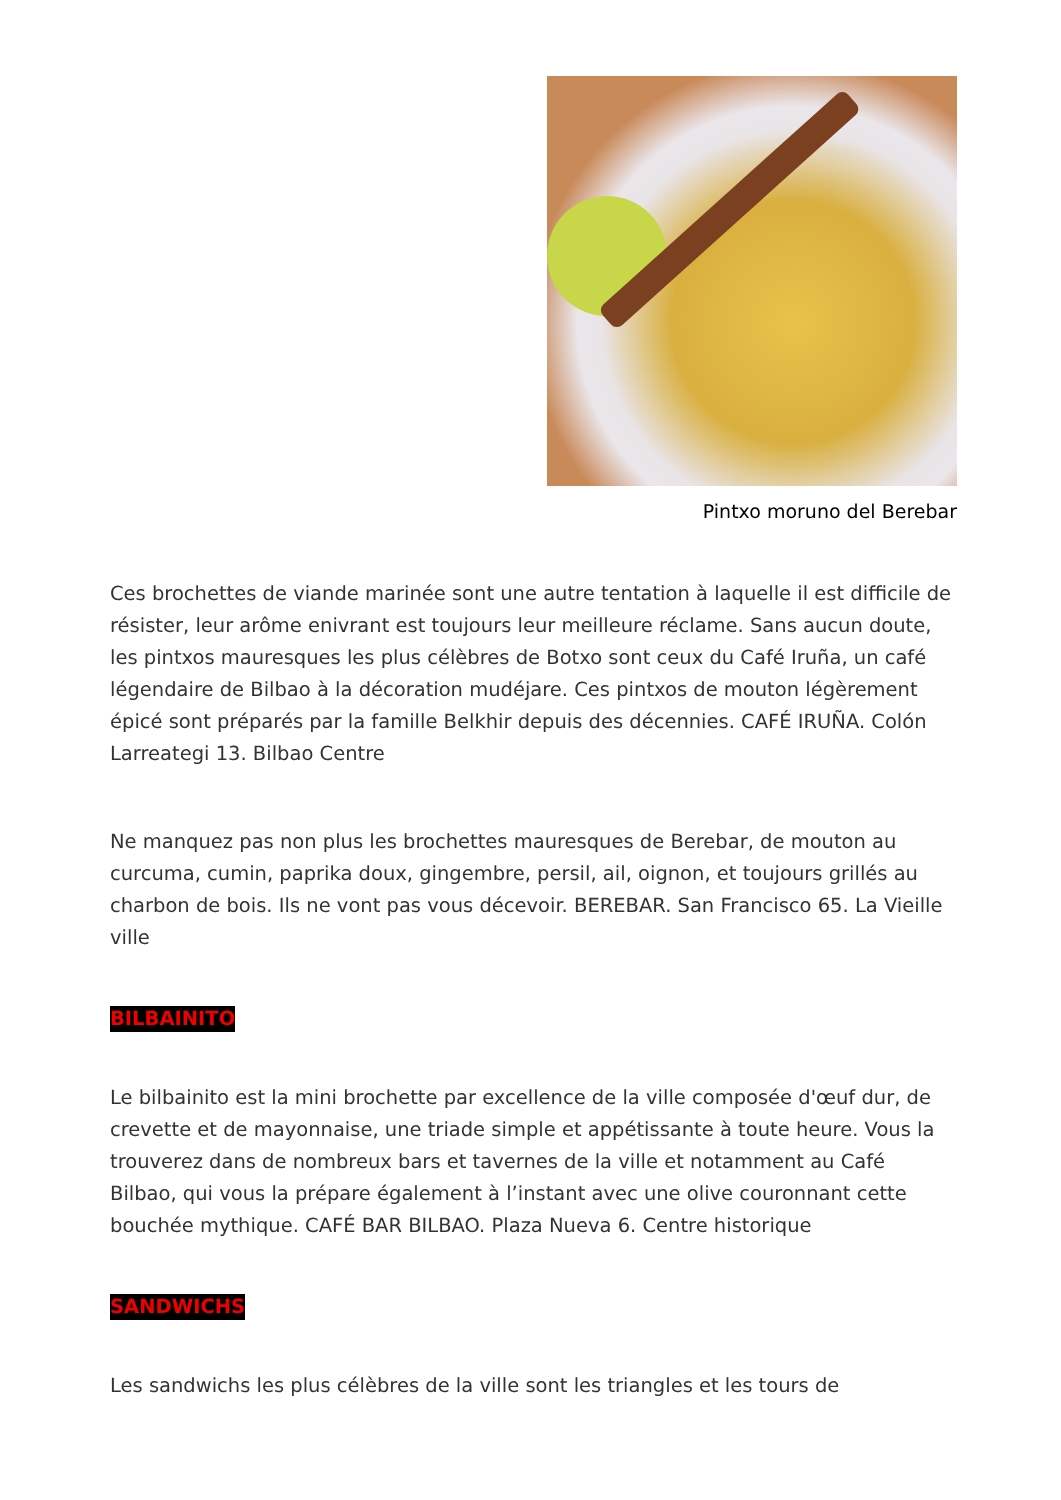Pintxo moruno del Berebar
Ces brochettes de viande marinée sont une autre tentation à laquelle il est difficile de résister, leur arôme enivrant est toujours leur meilleure réclame. Sans aucun doute, les pintxos mauresques les plus célèbres de Botxo sont ceux du Café Iruña, un café légendaire de Bilbao à la décoration mudéjare. Ces pintxos de mouton légèrement épicé sont préparés par la famille Belkhir depuis des décennies. CAFÉ IRUÑA. Colón Larreategi 13. Bilbao Centre
Ne manquez pas non plus les brochettes mauresques de Berebar, de mouton au curcuma, cumin, paprika doux, gingembre, persil, ail, oignon, et toujours grillés au charbon de bois. Ils ne vont pas vous décevoir. BEREBAR. San Francisco 65. La Vieille ville
BILBAINITO
Le bilbainito est la mini brochette par excellence de la ville composée d'œuf dur, de crevette et de mayonnaise, une triade simple et appétissante à toute heure. Vous la trouverez dans de nombreux bars et tavernes de la ville et notamment au Café Bilbao, qui vous la prépare également à l’instant avec une olive couronnant cette bouchée mythique. CAFÉ BAR BILBAO. Plaza Nueva 6. Centre historique
SANDWICHS
Les sandwichs les plus célèbres de la ville sont les triangles et les tours de